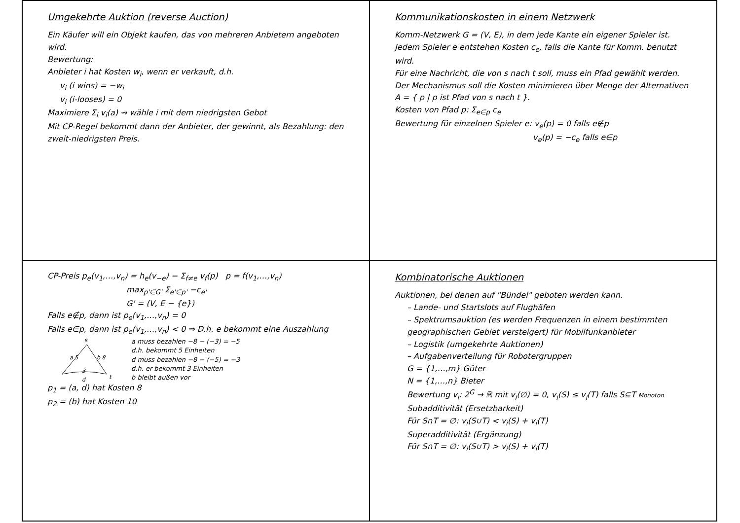Umgekehrte Auktion (reverse Auction)
Ein Käufer will ein Objekt kaufen, das von mehreren Anbietern angeboten wird.
Bewertung:
Anbieter i hat Kosten w<sub>i</sub>, wenn er verkauft, d.h.
v<sub>i</sub> (i wins) = −w<sub>i</sub>
v<sub>i</sub> (i-looses) = 0
Maximiere Σ<sub>i</sub> v<sub>i</sub>(a) ⇝ wähle i mit dem niedrigsten Gebot
Mit CP-Regel bekommt dann der Anbieter, der gewinnt, als Bezahlung: den zweit-niedrigsten Preis.
Kommunikationskosten in einem Netzwerk
Komm-Netzwerk G = (V, E), in dem jede Kante ein eigener Spieler ist. Jedem Spieler e entstehen Kosten c<sub>e</sub>, falls die Kante für Komm. benutzt wird.
Für eine Nachricht, die von s nach t soll, muss ein Pfad gewählt werden.
Der Mechanismus soll die Kosten minimieren über Menge der Alternativen A = { p | p ist Pfad von s nach t }.
Kosten von Pfad p: Σ<sub>e∈p</sub> c<sub>e</sub>
Bewertung für einzelnen Spieler e: v<sub>e</sub>(p) = 0 falls e∉p
v<sub>e</sub>(p) = −c<sub>e</sub> falls e∈p
CP-Preis p<sub>e</sub>(v<sub>1</sub>,…,v<sub>n</sub>) = h<sub>e</sub>(v<sub>−e</sub>) − Σ<sub>f≠e</sub> v<sub>f</sub>(p) p = f(v<sub>1</sub>,…,v<sub>n</sub>)
max<sub>p'∈G'</sub> Σ<sub>e'∈p'</sub> −c<sub>e'</sub>
G' = (V, E − {e})
Falls e∉p, dann ist p<sub>e</sub>(v<sub>1</sub>,…,v<sub>n</sub>) = 0
Falls e∈p, dann ist p<sub>e</sub>(v<sub>1</sub>,…,v<sub>n</sub>) < 0 ⇒ D.h. e bekommt eine Auszahlung
s
t
a 5
b 8
3
d
a muss bezahlen −8 − (−3) = −5
d.h. bekommt 5 Einheiten
d muss bezahlen −8 − (−5) = −3
d.h. er bekommt 3 Einheiten
b bleibt außen vor
p<sub>1</sub> = (a, d) hat Kosten 8
p<sub>2</sub> = (b) hat Kosten 10
Kombinatorische Auktionen
Auktionen, bei denen auf "Bündel" geboten werden kann.
– Lande- und Startslots auf Flughäfen
– Spektrumsauktion (es werden Frequenzen in einem bestimmten geographischen Gebiet versteigert) für Mobilfunkanbieter
– Logistik (umgekehrte Auktionen)
– Aufgabenverteilung für Robotergruppen
G = {1,…,m} Güter
N = {1,…,n} Bieter
Bewertung v<sub>i</sub>: 2<sup>G</sup> → ℝ mit v<sub>i</sub>(∅) = 0, v<sub>i</sub>(S) ≤ v<sub>i</sub>(T) falls S⊆T Monoton
Subadditivität (Ersetzbarkeit)
Für S∩T = ∅: v<sub>i</sub>(S∪T) < v<sub>i</sub>(S) + v<sub>i</sub>(T)
Superadditivität (Ergänzung)
Für S∩T = ∅: v<sub>i</sub>(S∪T) > v<sub>i</sub>(S) + v<sub>i</sub>(T)